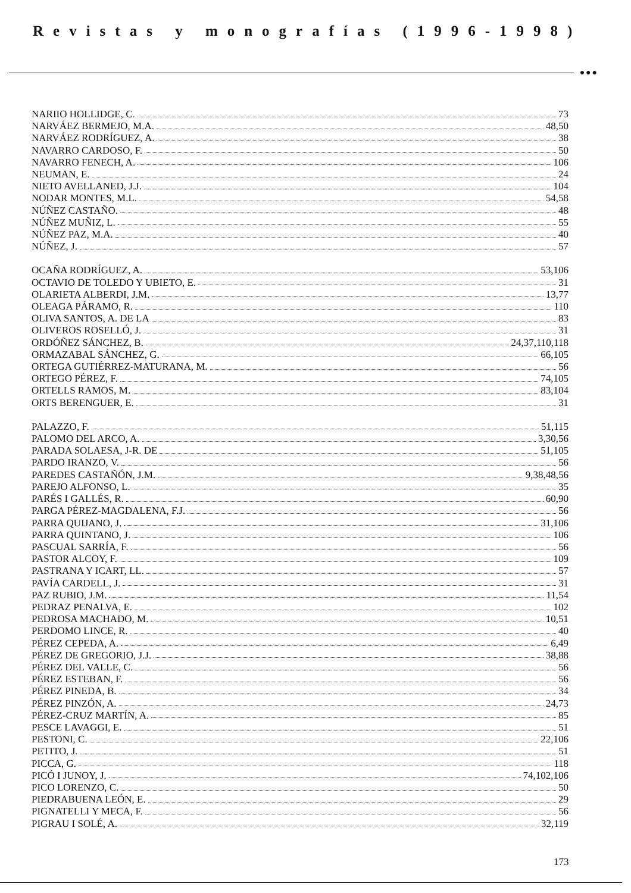Revistas y monografías (1996-1998)
●●●
NARIIO HOLLIDGE, C. 73
NARVÁEZ BERMEJO, M.A. 48,50
NARVÁEZ RODRÍGUEZ, A. 38
NAVARRO CARDOSO, F. 50
NAVARRO FENECH, A. 106
NEUMAN, E. 24
NIETO AVELLANED, J.J. 104
NODAR MONTES, M.L. 54,58
NÚÑEZ CASTAÑO. 48
NÚÑEZ MUÑIZ, L. 55
NÚÑEZ PAZ, M.A. 40
NÚÑEZ, J. 57
OCAÑA RODRÍGUEZ, A. 53,106
OCTAVIO DE TOLEDO Y UBIETO, E. 31
OLARIETA ALBERDI, J.M. 13,77
OLEAGA PÁRAMO, R. 110
OLIVA SANTOS, A. DE LA 83
OLIVEROS ROSELLÓ, J. 31
ORDÓÑEZ SÁNCHEZ, B. 24,37,110,118
ORMAZABAL SÁNCHEZ, G. 66,105
ORTEGA GUTIÉRREZ-MATURANA, M. 56
ORTEGO PÉREZ, F. 74,105
ORTELLS RAMOS, M. 83,104
ORTS BERENGUER, E. 31
PALAZZO, F. 51,115
PALOMO DEL ARCO, A. 3,30,56
PARADA SOLAESA, J-R. DE 51,105
PARDO IRANZO, V. 56
PAREDES CASTAÑÓN, J.M. 9,38,48,56
PAREJO ALFONSO, L. 35
PARÉS I GALLÉS, R. 60,90
PARGA PÉREZ-MAGDALENA, F.J. 56
PARRA QUIJANO, J. 31,106
PARRA QUINTANO, J. 106
PASCUAL SARRÍA, F. 56
PASTOR ALCOY, F. 109
PASTRANA Y ICART, LL. 57
PAVÍA CARDELL, J. 31
PAZ RUBIO, J.M. 11,54
PEDRAZ PENALVA, E. 102
PEDROSA MACHADO, M. 10,51
PERDOMO LINCE, R. 40
PÉREZ CEPEDA, A. 6,49
PÉREZ DE GREGORIO, J.J. 38,88
PÉREZ DEL VALLE, C. 56
PÉREZ ESTEBAN, F. 56
PÉREZ PINEDA, B. 34
PÉREZ PINZÓN, A. 24,73
PÉREZ-CRUZ MARTÍN, A. 85
PESCE LAVAGGI, E. 51
PESTONI, C. 22,106
PETITO, J. 51
PICCA, G. 118
PICÓ I JUNOY, J. 74,102,106
PICO LORENZO, C. 50
PIEDRABUENA LEÓN, E. 29
PIGNATELLI Y MECA, F. 56
PIGRAU I SOLÉ, A. 32,119
173